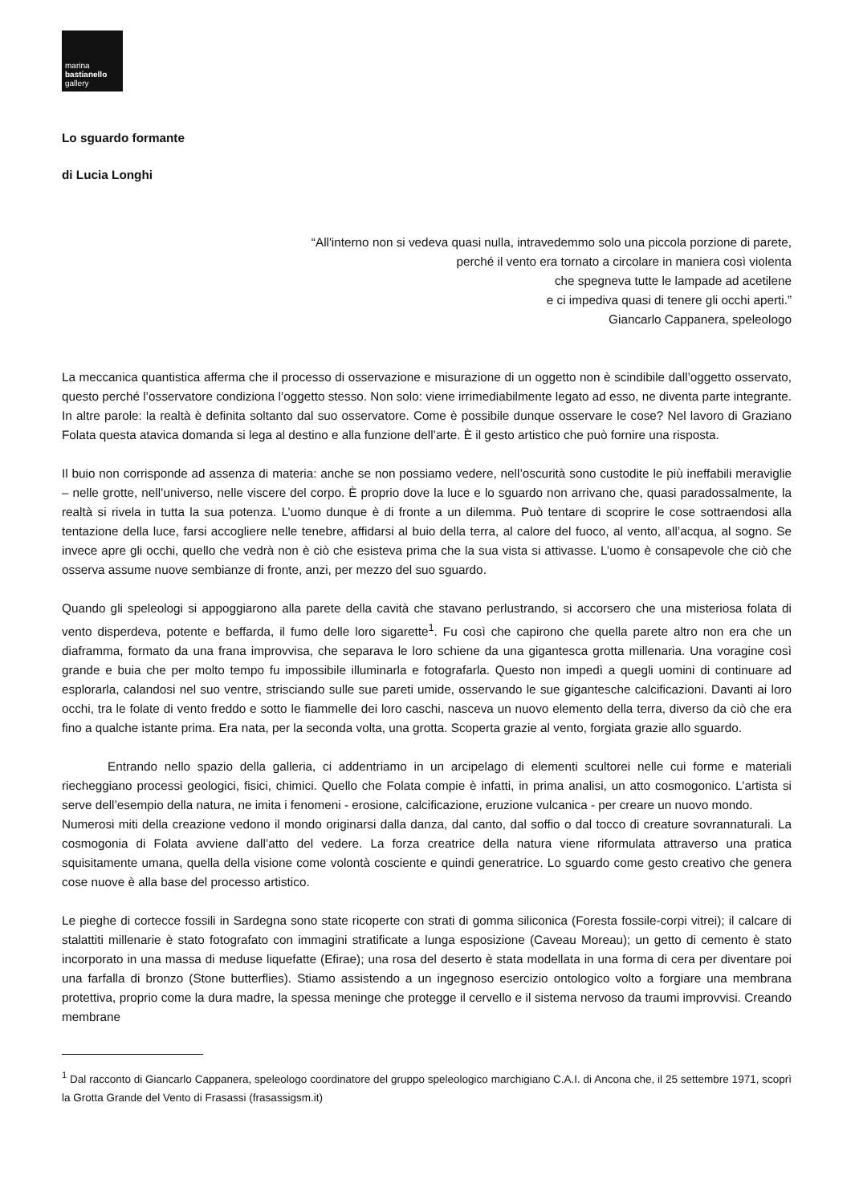marina
bastianello
gallery
Lo sguardo formante
di Lucia Longhi
“All'interno non si vedeva quasi nulla, intravedemmo solo una piccola porzione di parete,
perché il vento era tornato a circolare in maniera così violenta
che spegneva tutte le lampade ad acetilene
e ci impediva quasi di tenere gli occhi aperti.”
Giancarlo Cappanera, speleologo
La meccanica quantistica afferma che il processo di osservazione e misurazione di un oggetto non è scindibile dall’oggetto osservato, questo perché l’osservatore condiziona l’oggetto stesso. Non solo: viene irrimediabilmente legato ad esso, ne diventa parte integrante. In altre parole: la realtà è definita soltanto dal suo osservatore. Come è possibile dunque osservare le cose? Nel lavoro di Graziano Folata questa atavica domanda si lega al destino e alla funzione dell’arte. È il gesto artistico che può fornire una risposta.
Il buio non corrisponde ad assenza di materia: anche se non possiamo vedere, nell’oscurità sono custodite le più ineffabili meraviglie – nelle grotte, nell’universo, nelle viscere del corpo. È proprio dove la luce e lo sguardo non arrivano che, quasi paradossalmente, la realtà si rivela in tutta la sua potenza. L’uomo dunque è di fronte a un dilemma. Può tentare di scoprire le cose sottraendosi alla tentazione della luce, farsi accogliere nelle tenebre, affidarsi al buio della terra, al calore del fuoco, al vento, all’acqua, al sogno. Se invece apre gli occhi, quello che vedrà non è ciò che esisteva prima che la sua vista si attivasse. L’uomo è consapevole che ciò che osserva assume nuove sembianze di fronte, anzi, per mezzo del suo sguardo.
Quando gli speleologi si appoggiarono alla parete della cavità che stavano perlustrando, si accorsero che una misteriosa folata di vento disperdeva, potente e beffarda, il fumo delle loro sigarette<sup>1</sup>. Fu così che capirono che quella parete altro non era che un diaframma, formato da una frana improvvisa, che separava le loro schiene da una gigantesca grotta millenaria. Una voragine così grande e buia che per molto tempo fu impossibile illuminarla e fotografarla. Questo non impedì a quegli uomini di continuare ad esplorarla, calandosi nel suo ventre, strisciando sulle sue pareti umide, osservando le sue gigantesche calcificazioni. Davanti ai loro occhi, tra le folate di vento freddo e sotto le fiammelle dei loro caschi, nasceva un nuovo elemento della terra, diverso da ciò che era fino a qualche istante prima. Era nata, per la seconda volta, una grotta. Scoperta grazie al vento, forgiata grazie allo sguardo.
Entrando nello spazio della galleria, ci addentriamo in un arcipelago di elementi scultorei nelle cui forme e materiali riecheggiano processi geologici, fisici, chimici. Quello che Folata compie è infatti, in prima analisi, un atto cosmogonico. L’artista si serve dell’esempio della natura, ne imita i fenomeni - erosione, calcificazione, eruzione vulcanica - per creare un nuovo mondo.
Numerosi miti della creazione vedono il mondo originarsi dalla danza, dal canto, dal soffio o dal tocco di creature sovrannaturali. La cosmogonia di Folata avviene dall’atto del vedere. La forza creatrice della natura viene riformulata attraverso una pratica squisitamente umana, quella della visione come volontà cosciente e quindi generatrice. Lo sguardo come gesto creativo che genera cose nuove è alla base del processo artistico.
Le pieghe di cortecce fossili in Sardegna sono state ricoperte con strati di gomma siliconica (Foresta fossile-corpi vitrei); il calcare di stalattiti millenarie è stato fotografato con immagini stratificate a lunga esposizione (Caveau Moreau); un getto di cemento è stato incorporato in una massa di meduse liquefatte (Efirae); una rosa del deserto è stata modellata in una forma di cera per diventare poi una farfalla di bronzo (Stone butterflies). Stiamo assistendo a un ingegnoso esercizio ontologico volto a forgiare una membrana protettiva, proprio come la dura madre, la spessa meninge che protegge il cervello e il sistema nervoso da traumi improvvisi. Creando membrane
<sup>1</sup> Dal racconto di Giancarlo Cappanera, speleologo coordinatore del gruppo speleologico marchigiano C.A.I. di Ancona che, il 25 settembre 1971, scoprì la Grotta Grande del Vento di Frasassi (frasassigsm.it)